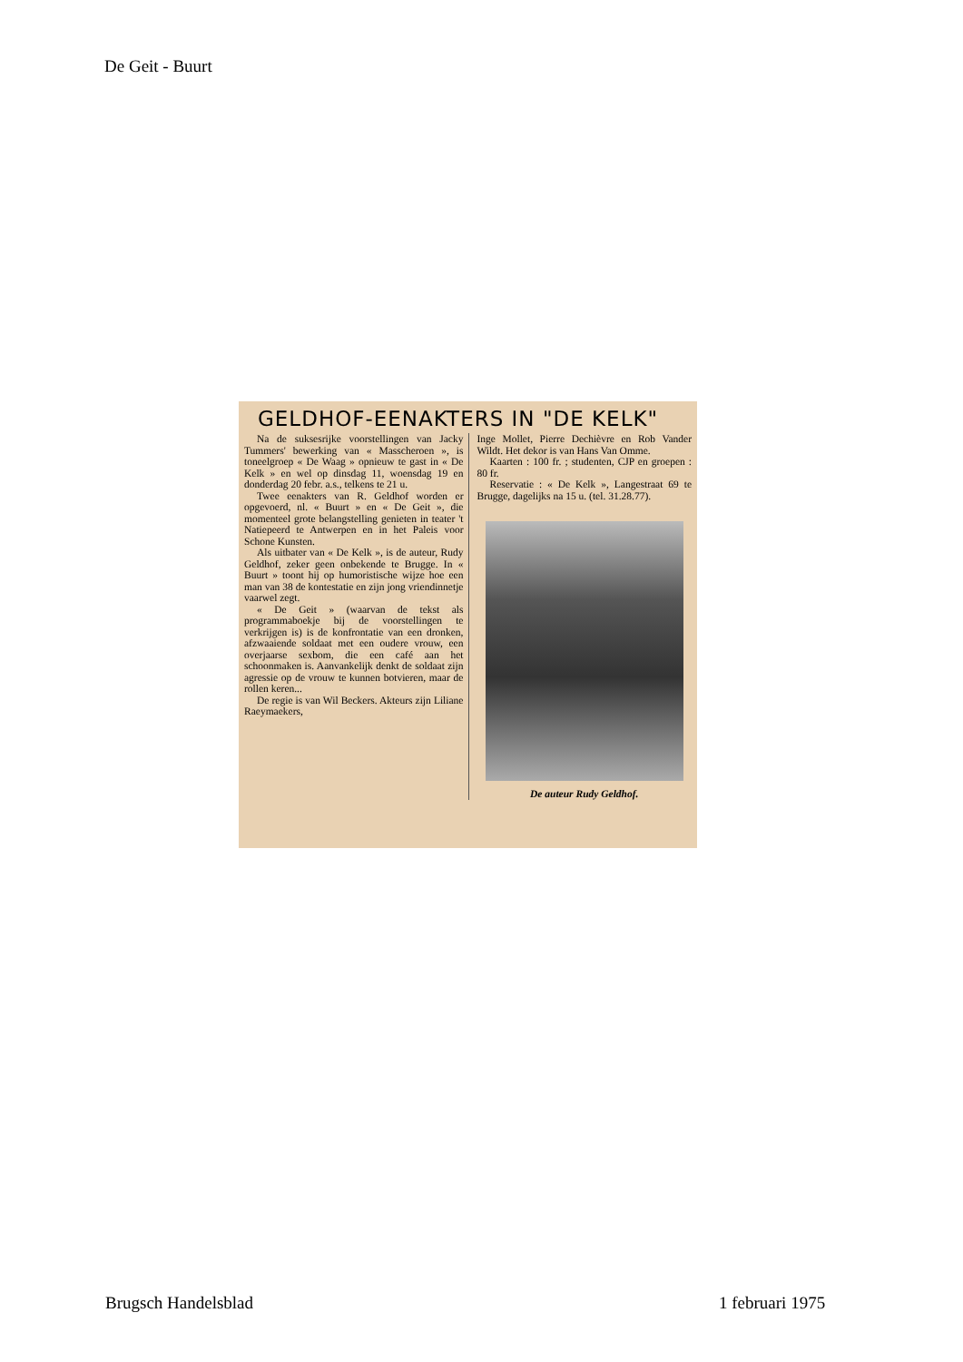De Geit - Buurt
GELDHOF-EENAKTERS IN "DE KELK"
Na de suksesrijke voorstellingen van Jacky Tummers' bewerking van « Masscheroen », is toneelgroep « De Waag » opnieuw te gast in « De Kelk » en wel op dinsdag 11, woensdag 19 en donderdag 20 febr. a.s., telkens te 21 u.
Twee eenakters van R. Geldhof worden er opgevoerd, nl. « Buurt » en « De Geit », die momenteel grote belangstelling genieten in teater 't Natiepeerd te Antwerpen en in het Paleis voor Schone Kunsten.
Als uitbater van « De Kelk », is de auteur, Rudy Geldhof, zeker geen onbekende te Brugge. In « Buurt » toont hij op humoristische wijze hoe een man van 38 de kontestatie en zijn jong vriendinnetje vaarwel zegt.
« De Geit » (waarvan de tekst als programmaboekje bij de voorstellingen te verkrijgen is) is de konfrontatie van een dronken, afzwaaiende soldaat met een oudere vrouw, een overjaarse sexbom, die een café aan het schoonmaken is. Aanvankelijk denkt de soldaat zijn agressie op de vrouw te kunnen botvieren, maar de rollen keren...
De regie is van Wil Beckers. Akteurs zijn Liliane Raeymaekers,
Inge Mollet, Pierre Dechièvre en Rob Vander Wildt. Het dekor is van Hans Van Omme.
Kaarten : 100 fr. ; studenten, CJP en groepen : 80 fr.
Reservatie : « De Kelk », Langestraat 69 te Brugge, dagelijks na 15 u. (tel. 31.28.77).
De auteur Rudy Geldhof.
Brugsch Handelsblad 1 februari 1975